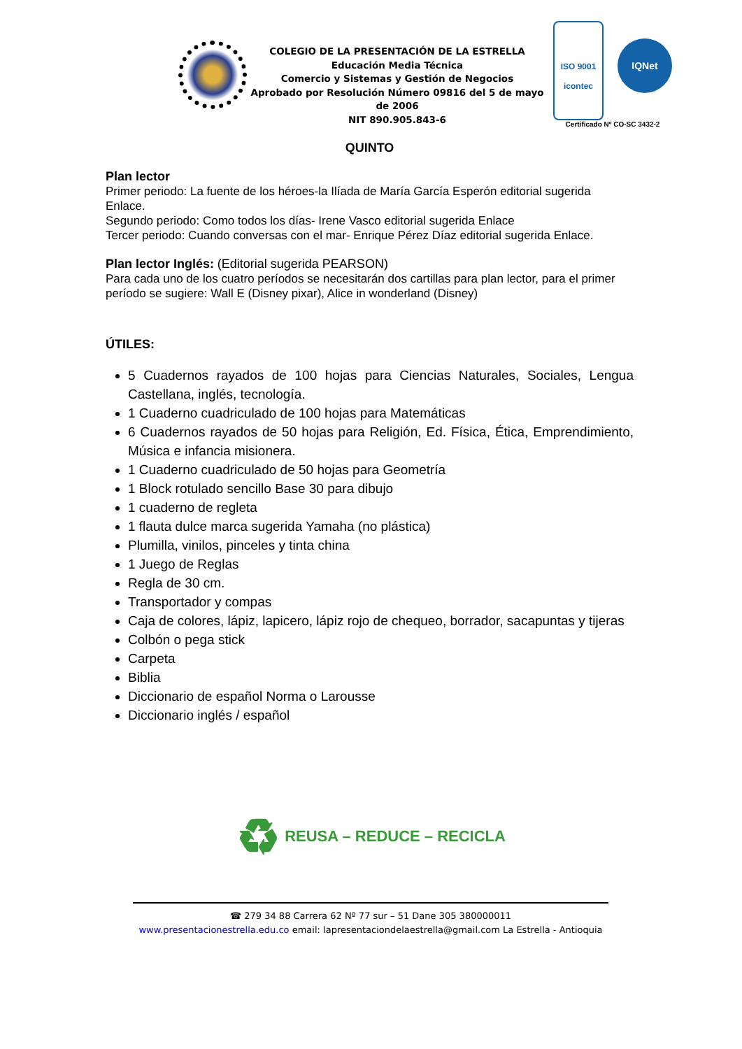COLEGIO DE LA PRESENTACIÓN DE LA ESTRELLA
Educación Media Técnica
Comercio y Sistemas y Gestión de Negocios
Aprobado por Resolución Número 09816 del 5 de mayo de 2006
NIT 890.905.843-6
ISO 9001
icontec IQNet
Certificado Nº CO-SC 3432-2
QUINTO
Plan lector
Primer periodo: La fuente de los héroes-la Ilíada de María García Esperón editorial sugerida Enlace.
Segundo periodo: Como todos los días- Irene Vasco editorial sugerida Enlace
Tercer periodo: Cuando conversas con el mar- Enrique Pérez Díaz editorial sugerida Enlace.
Plan lector Inglés: (Editorial sugerida PEARSON)
Para cada uno de los cuatro períodos se necesitarán dos cartillas para plan lector, para el primer período se sugiere: Wall E (Disney pixar), Alice in wonderland (Disney)
ÚTILES:
5 Cuadernos rayados de 100 hojas para Ciencias Naturales, Sociales, Lengua Castellana, inglés, tecnología.
1 Cuaderno cuadriculado de 100 hojas para Matemáticas
6 Cuadernos rayados de 50 hojas para Religión, Ed. Física, Ética, Emprendimiento, Música e infancia misionera.
1 Cuaderno cuadriculado de 50 hojas para Geometría
1 Block rotulado sencillo Base 30 para dibujo
1 cuaderno de regleta
1 flauta dulce marca sugerida Yamaha (no plástica)
Plumilla, vinilos, pinceles y tinta china
1 Juego de Reglas
Regla de 30 cm.
Transportador y compas
Caja de colores, lápiz, lapicero, lápiz rojo de chequeo, borrador, sacapuntas y tijeras
Colbón o pega stick
Carpeta
Biblia
Diccionario de español Norma o Larousse
Diccionario inglés / español
♻ REUSA – REDUCE – RECICLA
☎ 279 34 88 Carrera 62 Nº 77 sur – 51 Dane 305 380000011
www.presentacionestrella.edu.co email: lapresentaciondelaestrella@gmail.com La Estrella - Antioquia